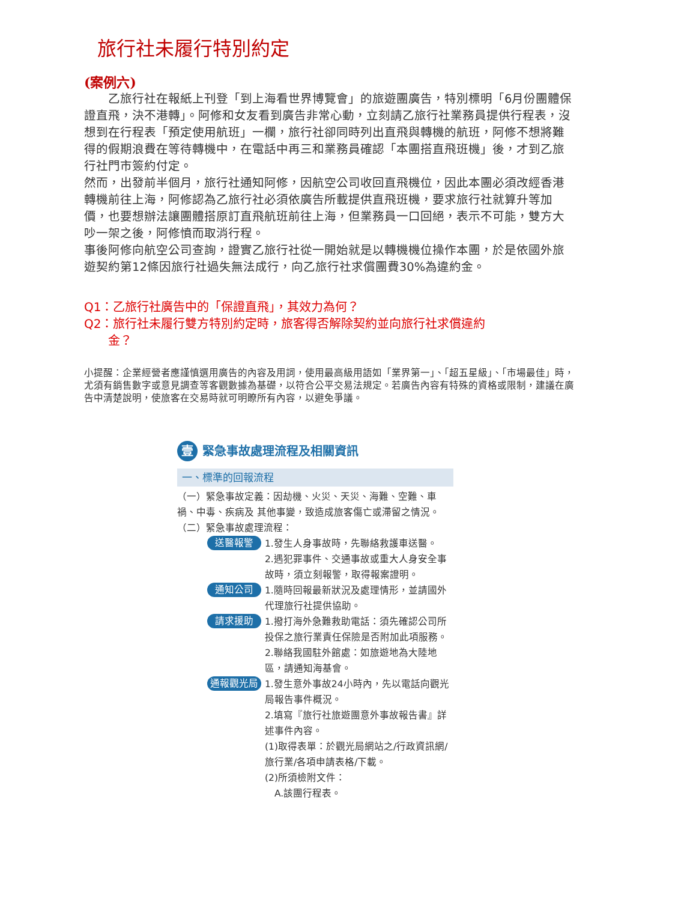旅行社未履行特別約定
(案例六)
　　乙旅行社在報紙上刊登「到上海看世界博覽會」的旅遊團廣告，特別標明「6月份團體保證直飛，決不港轉」。阿修和女友看到廣告非常心動，立刻請乙旅行社業務員提供行程表，沒想到在行程表「預定使用航班」一欄，旅行社卻同時列出直飛與轉機的航班，阿修不想將難得的假期浪費在等待轉機中，在電話中再三和業務員確認「本團搭直飛班機」後，才到乙旅行社門市簽約付定。
然而，出發前半個月，旅行社通知阿修，因航空公司收回直飛機位，因此本團必須改經香港轉機前往上海，阿修認為乙旅行社必須依廣告所載提供直飛班機，要求旅行社就算升等加價，也要想辦法讓團體搭原訂直飛航班前往上海，但業務員一口回絕，表示不可能，雙方大吵一架之後，阿修憤而取消行程。
事後阿修向航空公司查詢，證實乙旅行社從一開始就是以轉機機位操作本團，於是依國外旅遊契約第12條因旅行社過失無法成行，向乙旅行社求償團費30%為違約金。
Q1：乙旅行社廣告中的「保證直飛」，其效力為何？
Q2：旅行社未履行雙方特別約定時，旅客得否解除契約並向旅行社求償違約
　　金？
小提醒：企業經營者應謹慎選用廣告的內容及用詞，使用最高級用語如「業界第一」、「超五星級」、「市場最佳」時，尤須有銷售數字或意見調查等客觀數據為基礎，以符合公平交易法規定。若廣告內容有特殊的資格或限制，建議在廣告中清楚說明，使旅客在交易時就可明瞭所有內容，以避免爭議。
壹 緊急事故處理流程及相關資訊
一、標準的回報流程
（一）緊急事故定義：因劫機、火災、天災、海難、空難、車禍、中毒、疾病及 其他事變，致造成旅客傷亡或滯留之情況。
（二）緊急事故處理流程：
送醫報警 1.發生人身事故時，先聯絡救護車送醫。
2.遇犯罪事件、交通事故或重大人身安全事故時，須立刻報警，取得報案證明。
通知公司 1.隨時回報最新狀況及處理情形，並請國外代理旅行社提供協助。
請求援助 1.撥打海外急難救助電話：須先確認公司所投保之旅行業責任保險是否附加此項服務。
2.聯絡我國駐外館處：如旅遊地為大陸地區，請通知海基會。
通報觀光局 1.發生意外事故24小時內，先以電話向觀光局報告事件概況。
2.填寫『旅行社旅遊團意外事故報告書』詳述事件內容。
(1)取得表單：於觀光局網站之/行政資訊網/旅行業/各項申請表格/下載。
(2)所須檢附文件：
　A.該團行程表。